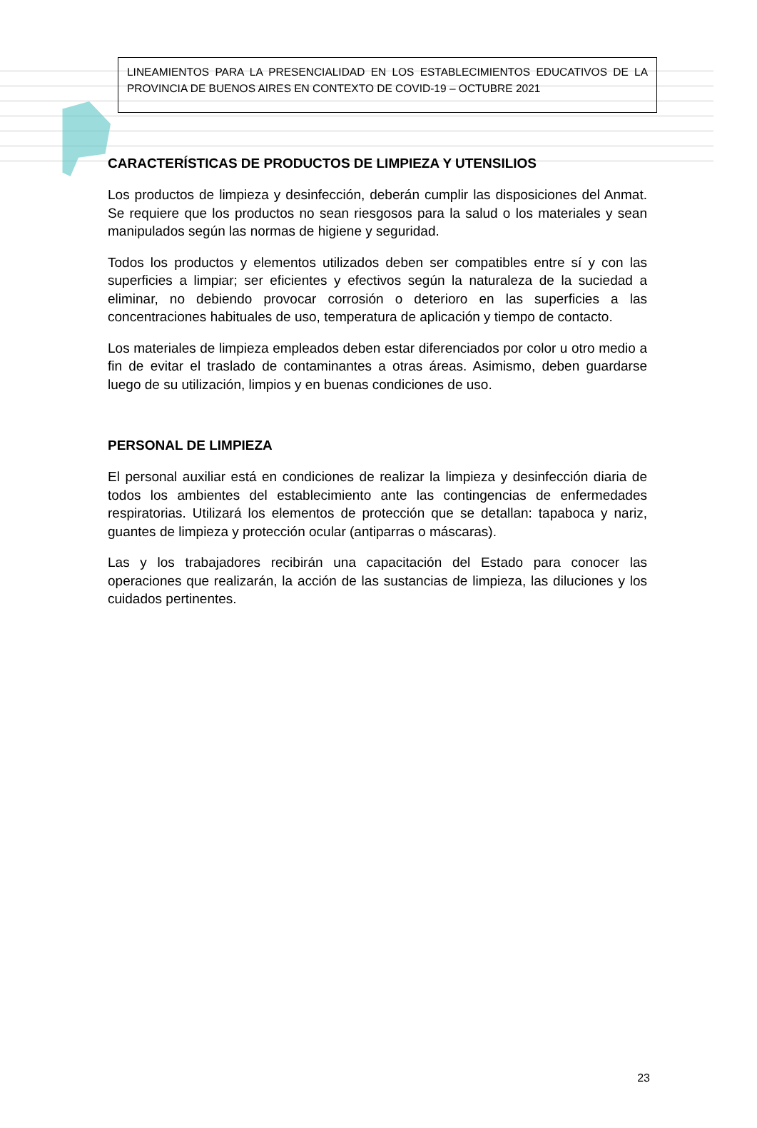LINEAMIENTOS PARA LA PRESENCIALIDAD EN LOS ESTABLECIMIENTOS EDUCATIVOS DE LA PROVINCIA DE BUENOS AIRES EN CONTEXTO DE COVID-19 – OCTUBRE 2021
CARACTERÍSTICAS DE PRODUCTOS DE LIMPIEZA Y UTENSILIOS
Los productos de limpieza y desinfección, deberán cumplir las disposiciones del Anmat. Se requiere que los productos no sean riesgosos para la salud o los materiales y sean manipulados según las normas de higiene y seguridad.
Todos los productos y elementos utilizados deben ser compatibles entre sí y con las superficies a limpiar; ser eficientes y efectivos según la naturaleza de la suciedad a eliminar, no debiendo provocar corrosión o deterioro en las superficies a las concentraciones habituales de uso, temperatura de aplicación y tiempo de contacto.
Los materiales de limpieza empleados deben estar diferenciados por color u otro medio a fin de evitar el traslado de contaminantes a otras áreas. Asimismo, deben guardarse luego de su utilización, limpios y en buenas condiciones de uso.
PERSONAL DE LIMPIEZA
El personal auxiliar está en condiciones de realizar la limpieza y desinfección diaria de todos los ambientes del establecimiento ante las contingencias de enfermedades respiratorias. Utilizará los elementos de protección que se detallan: tapaboca y nariz, guantes de limpieza y protección ocular (antiparras o máscaras).
Las y los trabajadores recibirán una capacitación del Estado para conocer las operaciones que realizarán, la acción de las sustancias de limpieza, las diluciones y los cuidados pertinentes.
23